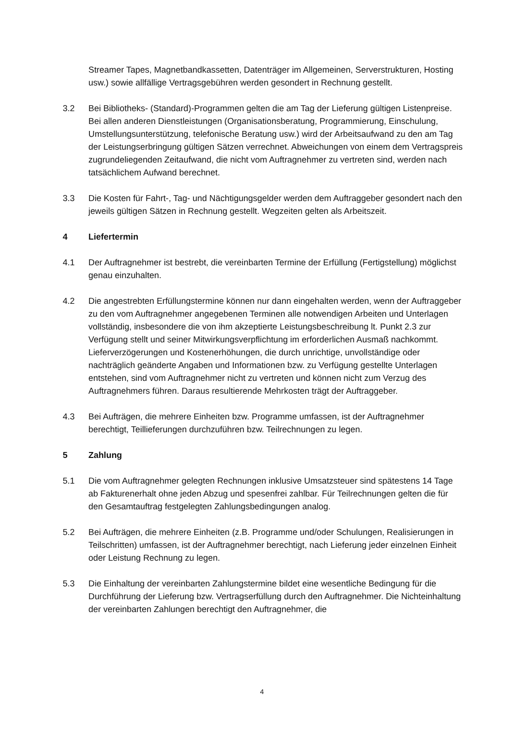Streamer Tapes, Magnetbandkassetten, Datenträger im Allgemeinen, Serverstrukturen, Hosting usw.) sowie allfällige Vertragsgebühren werden gesondert in Rechnung gestellt.
3.2 Bei Bibliotheks- (Standard)-Programmen gelten die am Tag der Lieferung gültigen Listenpreise. Bei allen anderen Dienstleistungen (Organisationsberatung, Programmierung, Einschulung, Umstellungsunterstützung, telefonische Beratung usw.) wird der Arbeitsaufwand zu den am Tag der Leistungserbringung gültigen Sätzen verrechnet. Abweichungen von einem dem Vertragspreis zugrundeliegenden Zeitaufwand, die nicht vom Auftragnehmer zu vertreten sind, werden nach tatsächlichem Aufwand berechnet.
3.3 Die Kosten für Fahrt-, Tag- und Nächtigungsgelder werden dem Auftraggeber gesondert nach den jeweils gültigen Sätzen in Rechnung gestellt. Wegzeiten gelten als Arbeitszeit.
4 Liefertermin
4.1 Der Auftragnehmer ist bestrebt, die vereinbarten Termine der Erfüllung (Fertigstellung) möglichst genau einzuhalten.
4.2 Die angestrebten Erfüllungstermine können nur dann eingehalten werden, wenn der Auftraggeber zu den vom Auftragnehmer angegebenen Terminen alle notwendigen Arbeiten und Unterlagen vollständig, insbesondere die von ihm akzeptierte Leistungsbeschreibung lt. Punkt 2.3 zur Verfügung stellt und seiner Mitwirkungsverpflichtung im erforderlichen Ausmaß nachkommt. Lieferverzögerungen und Kostenerhöhungen, die durch unrichtige, unvollständige oder nachträglich geänderte Angaben und Informationen bzw. zu Verfügung gestellte Unterlagen entstehen, sind vom Auftragnehmer nicht zu vertreten und können nicht zum Verzug des Auftragnehmers führen. Daraus resultierende Mehrkosten trägt der Auftraggeber.
4.3 Bei Aufträgen, die mehrere Einheiten bzw. Programme umfassen, ist der Auftragnehmer berechtigt, Teillieferungen durchzuführen bzw. Teilrechnungen zu legen.
5 Zahlung
5.1 Die vom Auftragnehmer gelegten Rechnungen inklusive Umsatzsteuer sind spätestens 14 Tage ab Fakturenerhalt ohne jeden Abzug und spesenfrei zahlbar. Für Teilrechnungen gelten die für den Gesamtauftrag festgelegten Zahlungsbedingungen analog.
5.2 Bei Aufträgen, die mehrere Einheiten (z.B. Programme und/oder Schulungen, Realisierungen in Teilschritten) umfassen, ist der Auftragnehmer berechtigt, nach Lieferung jeder einzelnen Einheit oder Leistung Rechnung zu legen.
5.3 Die Einhaltung der vereinbarten Zahlungstermine bildet eine wesentliche Bedingung für die Durchführung der Lieferung bzw. Vertragserfüllung durch den Auftragnehmer. Die Nichteinhaltung der vereinbarten Zahlungen berechtigt den Auftragnehmer, die
4